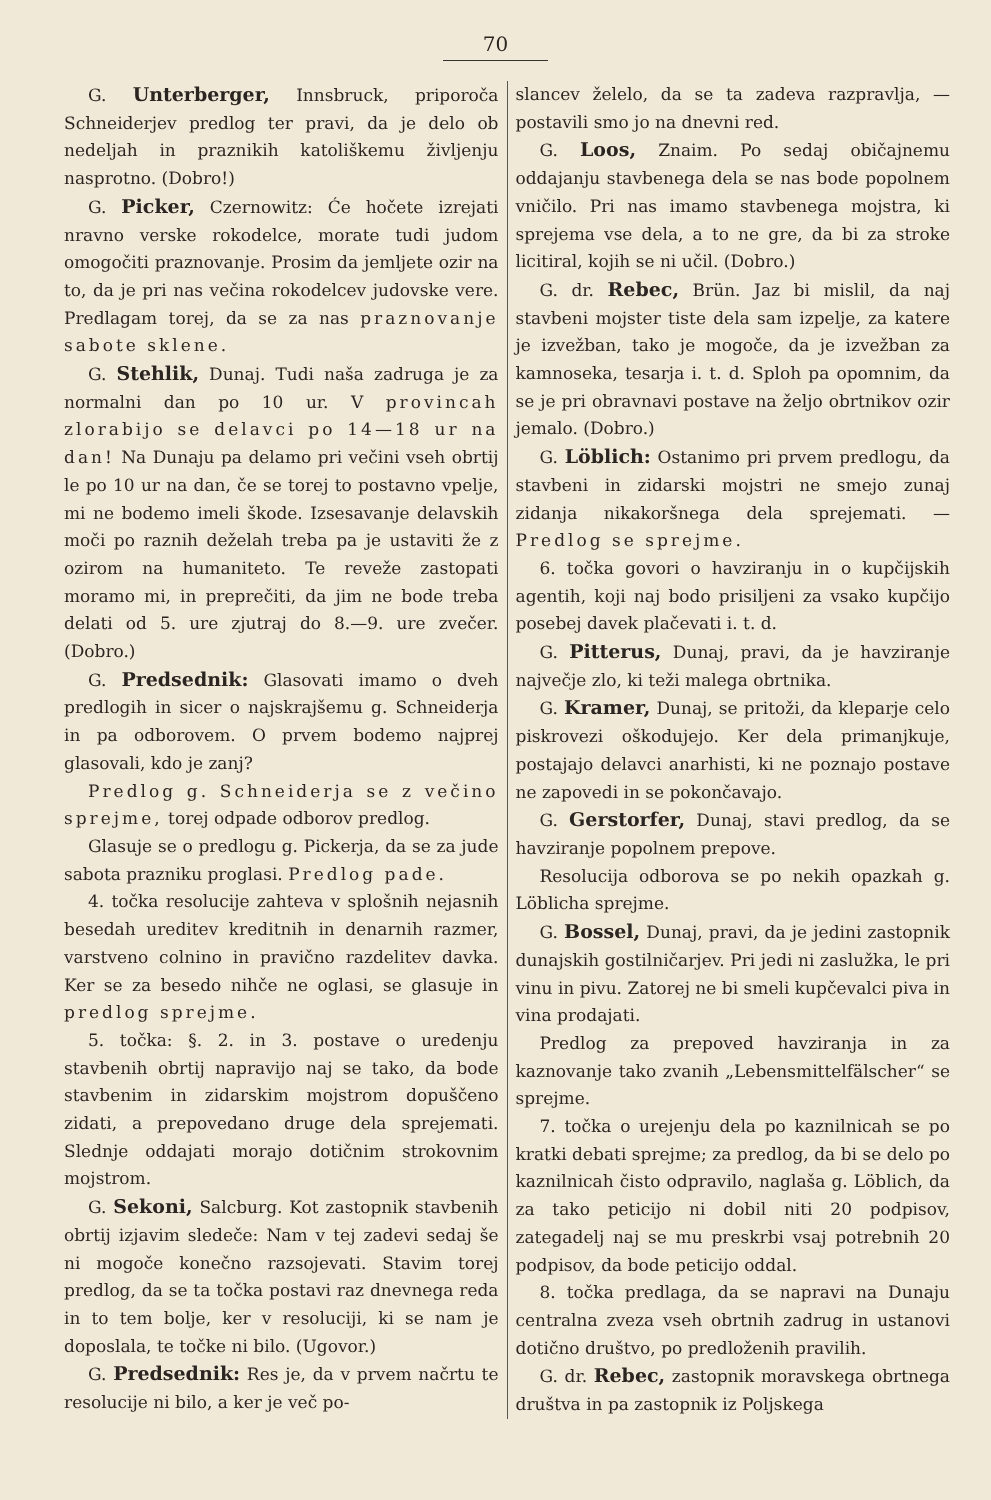70
G. Unterberger, Innsbruck, priporoča Schneiderjev predlog ter pravi, da je delo ob nedeljah in praznikih katoliškemu življenju nasprotno. (Dobro!)
G. Picker, Czernowitz: Će hočete izrejati nravno verske rokodelce, morate tudi judom omogočiti praznovanje. Prosim da jemljete ozir na to, da je pri nas večina rokodelcev judovske vere. Predlagam torej, da se za nas praznovanje sabote sklene.
G. Stehlik, Dunaj. Tudi naša zadruga je za normalni dan po 10 ur. V provincah zlorabijo se delavci po 14—18 ur na dan! Na Dunaju pa delamo pri večini vseh obrtij le po 10 ur na dan, če se torej to postavno vpelje, mi ne bodemo imeli škode. Izsesavanje delavskih moči po raznih deželah treba pa je ustaviti že z ozirom na humaniteto. Te reveže zastopati moramo mi, in preprečiti, da jim ne bode treba delati od 5. ure zjutraj do 8.—9. ure zvečer. (Dobro.)
G. Predsednik: Glasovati imamo o dveh predlogih in sicer o najskrajšemu g. Schneiderja in pa odborovem. O prvem bodemo najprej glasovali, kdo je zanj?
Predlog g. Schneiderja se z večino sprejme, torej odpade odborov predlog.
Glasuje se o predlogu g. Pickerja, da se za jude sabota prazniku proglasi. Predlog pade.
4. točka resolucije zahteva v splošnih nejasnih besedah ureditev kreditnih in denarnih razmer, varstveno colnino in pravično razdelitev davka. Ker se za besedo nihče ne oglasi, se glasuje in predlog sprejme.
5. točka: §. 2. in 3. postave o uredenju stavbenih obrtij napravijo naj se tako, da bode stavbenim in zidarskim mojstrom dopuščeno zidati, a prepovedano druge dela sprejemati. Slednje oddajati morajo dotičnim strokovnim mojstrom.
G. Sekoni, Salcburg. Kot zastopnik stavbenih obrtij izjavim sledeče: Nam v tej zadevi sedaj še ni mogoče konečno razsojevati. Stavim torej predlog, da se ta točka postavi raz dnevnega reda in to tem bolje, ker v resoluciji, ki se nam je doposlala, te točke ni bilo. (Ugovor.)
G. Predsednik: Res je, da v prvem načrtu te resolucije ni bilo, a ker je več po-
slancev želelo, da se ta zadeva razpravlja, — postavili smo jo na dnevni red.
G. Loos, Znaim. Po sedaj običajnemu oddajanju stavbenega dela se nas bode popolnem vničilo. Pri nas imamo stavbenega mojstra, ki sprejema vse dela, a to ne gre, da bi za stroke licitiral, kojih se ni učil. (Dobro.)
G. dr. Rebec, Brün. Jaz bi mislil, da naj stavbeni mojster tiste dela sam izpelje, za katere je izvežban, tako je mogoče, da je izvežban za kamnoseka, tesarja i. t. d. Sploh pa opomnim, da se je pri obravnavi postave na željo obrtnikov ozir jemalo. (Dobro.)
G. Löblich: Ostanimo pri prvem predlogu, da stavbeni in zidarski mojstri ne smejo zunaj zidanja nikakoršnega dela sprejemati. — Predlog se sprejme.
6. točka govori o havziranju in o kupčijskih agentih, koji naj bodo prisiljeni za vsako kupčijo posebej davek plačevati i. t. d.
G. Pitterus, Dunaj, pravi, da je havziranje največje zlo, ki teži malega obrtnika.
G. Kramer, Dunaj, se pritoži, da kleparje celo piskrovezi oškodujejo. Ker dela primanjkuje, postajajo delavci anarhisti, ki ne poznajo postave ne zapovedi in se pokončavajo.
G. Gerstorfer, Dunaj, stavi predlog, da se havziranje popolnem prepove.
Resolucija odborova se po nekih opazkah g. Löblicha sprejme.
G. Bossel, Dunaj, pravi, da je jedini zastopnik dunajskih gostilničarjev. Pri jedi ni zaslužka, le pri vinu in pivu. Zatorej ne bi smeli kupčevalci piva in vina prodajati.
Predlog za prepoved havziranja in za kaznovanje tako zvanih „Lebensmittelfälscher“ se sprejme.
7. točka o urejenju dela po kaznilnicah se po kratki debati sprejme; za predlog, da bi se delo po kaznilnicah čisto odpravilo, naglaša g. Löblich, da za tako peticijo ni dobil niti 20 podpisov, zategadelj naj se mu preskrbi vsaj potrebnih 20 podpisov, da bode peticijo oddal.
8. točka predlaga, da se napravi na Dunaju centralna zveza vseh obrtnih zadrug in ustanovi dotično društvo, po predloženih pravilih.
G. dr. Rebec, zastopnik moravskega obrtnega društva in pa zastopnik iz Poljskega